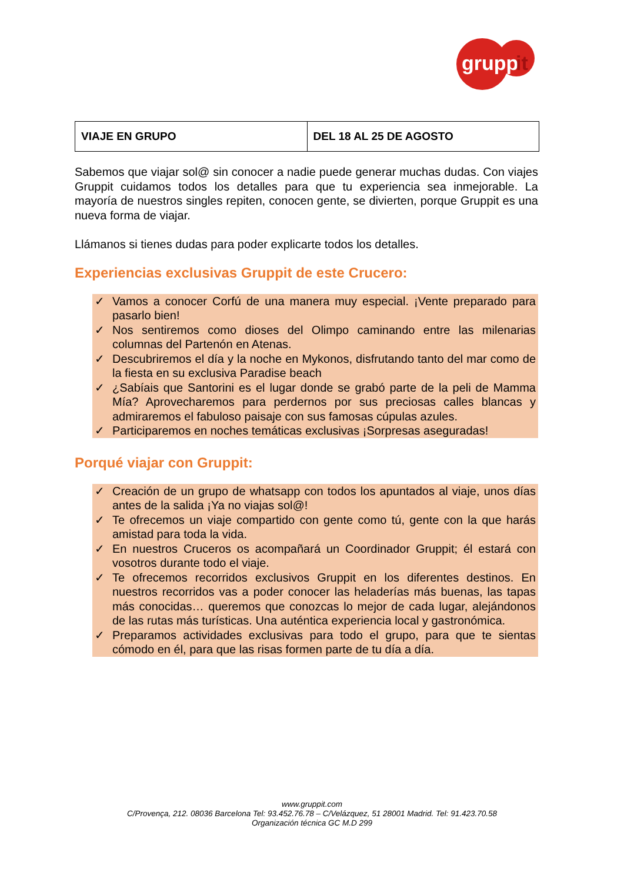grupp
it
| VIAJE EN GRUPO | DEL 18 AL 25 DE AGOSTO |
Sabemos que viajar sol@ sin conocer a nadie puede generar muchas dudas. Con viajes Gruppit cuidamos todos los detalles para que tu experiencia sea inmejorable. La mayoría de nuestros singles repiten, conocen gente, se divierten, porque Gruppit es una nueva forma de viajar.
Llámanos si tienes dudas para poder explicarte todos los detalles.
Experiencias exclusivas Gruppit de este Crucero:
✓ Vamos a conocer Corfú de una manera muy especial. ¡Vente preparado para pasarlo bien!
✓ Nos sentiremos como dioses del Olimpo caminando entre las milenarias columnas del Partenón en Atenas.
✓ Descubriremos el día y la noche en Mykonos, disfrutando tanto del mar como de la fiesta en su exclusiva Paradise beach
✓ ¿Sabíais que Santorini es el lugar donde se grabó parte de la peli de Mamma Mía? Aprovecharemos para perdernos por sus preciosas calles blancas y admiraremos el fabuloso paisaje con sus famosas cúpulas azules.
✓ Participaremos en noches temáticas exclusivas ¡Sorpresas aseguradas!
Porqué viajar con Gruppit:
✓ Creación de un grupo de whatsapp con todos los apuntados al viaje, unos días antes de la salida ¡Ya no viajas sol@!
✓ Te ofrecemos un viaje compartido con gente como tú, gente con la que harás amistad para toda la vida.
✓ En nuestros Cruceros os acompañará un Coordinador Gruppit; él estará con vosotros durante todo el viaje.
✓ Te ofrecemos recorridos exclusivos Gruppit en los diferentes destinos. En nuestros recorridos vas a poder conocer las heladerías más buenas, las tapas más conocidas… queremos que conozcas lo mejor de cada lugar, alejándonos de las rutas más turísticas. Una auténtica experiencia local y gastronómica.
✓ Preparamos actividades exclusivas para todo el grupo, para que te sientas cómodo en él, para que las risas formen parte de tu día a día.
www.gruppit.com
C/Provença, 212. 08036 Barcelona Tel: 93.452.76.78 – C/Velázquez, 51 28001 Madrid. Tel: 91.423.70.58
Organización técnica GC M.D 299